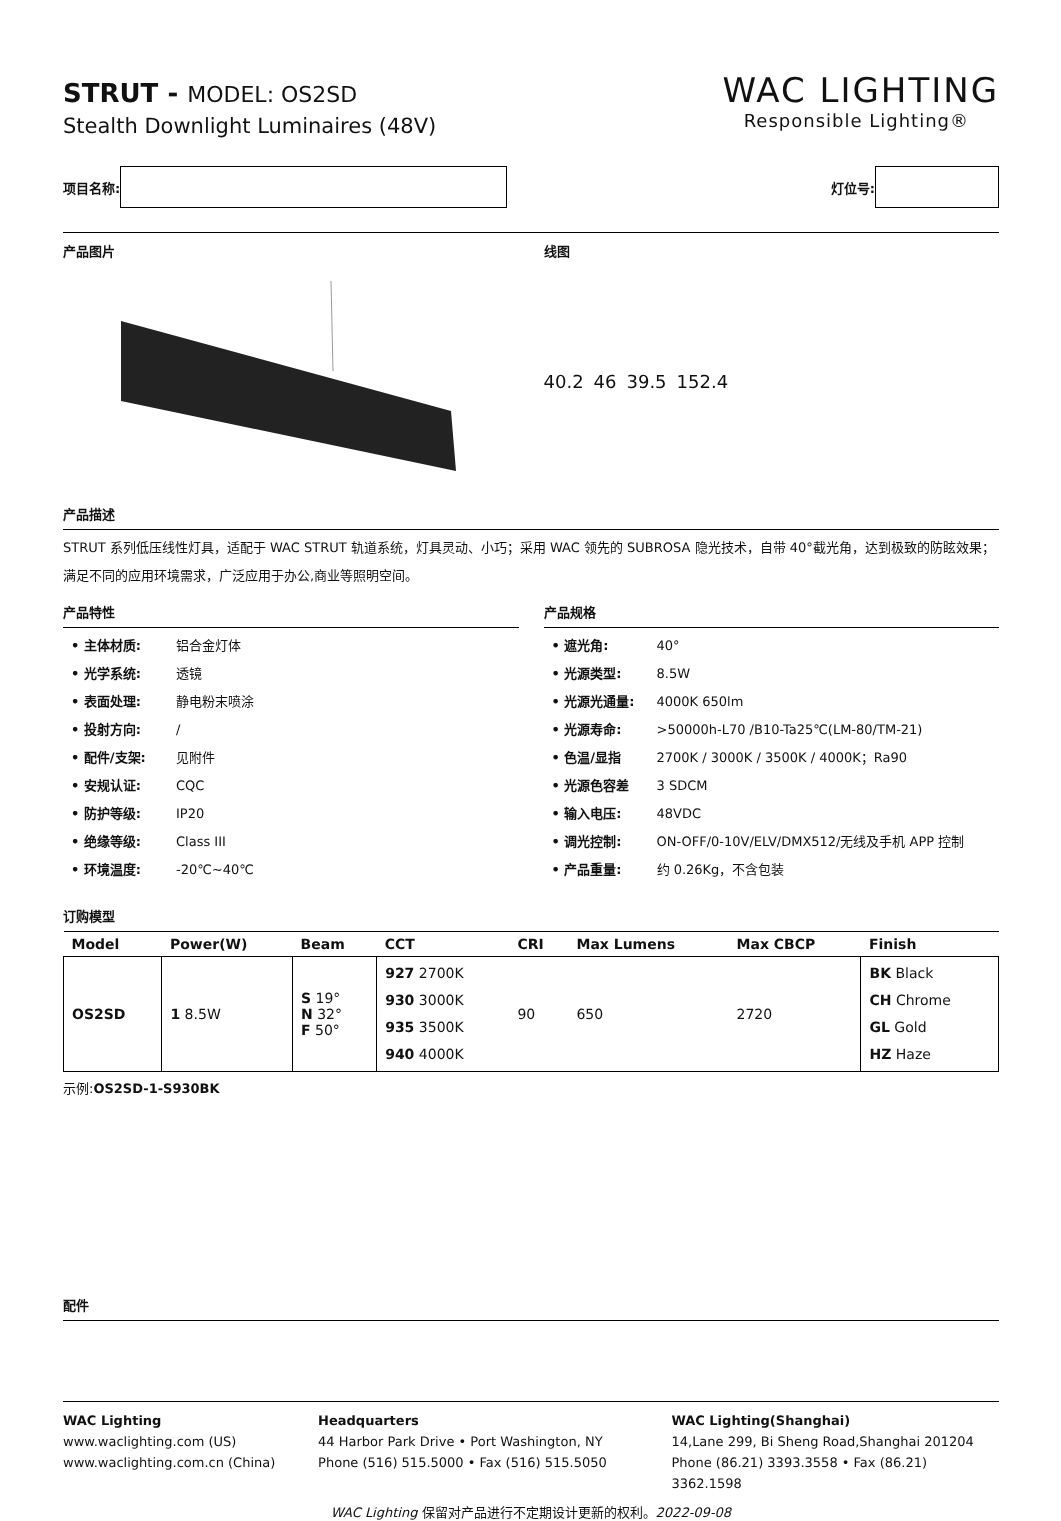STRUT - MODEL: OS2SD
Stealth Downlight Luminaires (48V)
WAC LIGHTING
Responsible Lighting®
项目名称: 灯位号:
产品图片 线图
40.2 46 39.5 152.4
产品描述
STRUT 系列低压线性灯具，适配于 WAC STRUT 轨道系统，灯具灵动、小巧；采用 WAC 领先的 SUBROSA 隐光技术，自带 40°截光角，达到极致的防眩效果；满足不同的应用环境需求，广泛应用于办公,商业等照明空间。
产品特性
• 主体材质: 铝合金灯体
• 光学系统: 透镜
• 表面处理: 静电粉末喷涂
• 投射方向: /
• 配件/支架: 见附件
• 安规认证: CQC
• 防护等级: IP20
• 绝缘等级: Class III
• 环境温度: -20℃~40℃
产品规格
• 遮光角: 40°
• 光源类型: 8.5W
• 光源光通量: 4000K 650lm
• 光源寿命: >50000h-L70 /B10-Ta25℃(LM-80/TM-21)
• 色温/显指 2700K / 3000K / 3500K / 4000K；Ra90
• 光源色容差 3 SDCM
• 输入电压: 48VDC
• 调光控制: ON-OFF/0-10V/ELV/DMX512/无线及手机 APP 控制
• 产品重量: 约 0.26Kg，不含包装
订购模型
| Model | Power(W) | Beam | CCT | CRI | Max Lumens | Max CBCP | Finish |
| --- | --- | --- | --- | --- | --- | --- | --- |
| OS2SD | 1 8.5W | S 19° N 32° F 50° | 927 2700K 930 3000K 935 3500K 940 4000K | 90 | 650 | 2720 | BK Black CH Chrome GL Gold HZ Haze |
示例:OS2SD-1-S930BK
配件
WAC Lighting
www.waclighting.com (US)
www.waclighting.com.cn (China)
Headquarters
44 Harbor Park Drive • Port Washington, NY
Phone (516) 515.5000 • Fax (516) 515.5050
WAC Lighting(Shanghai)
14,Lane 299, Bi Sheng Road,Shanghai 201204
Phone (86.21) 3393.3558 • Fax (86.21) 3362.1598
WAC Lighting 保留对产品进行不定期设计更新的权利。2022-09-08